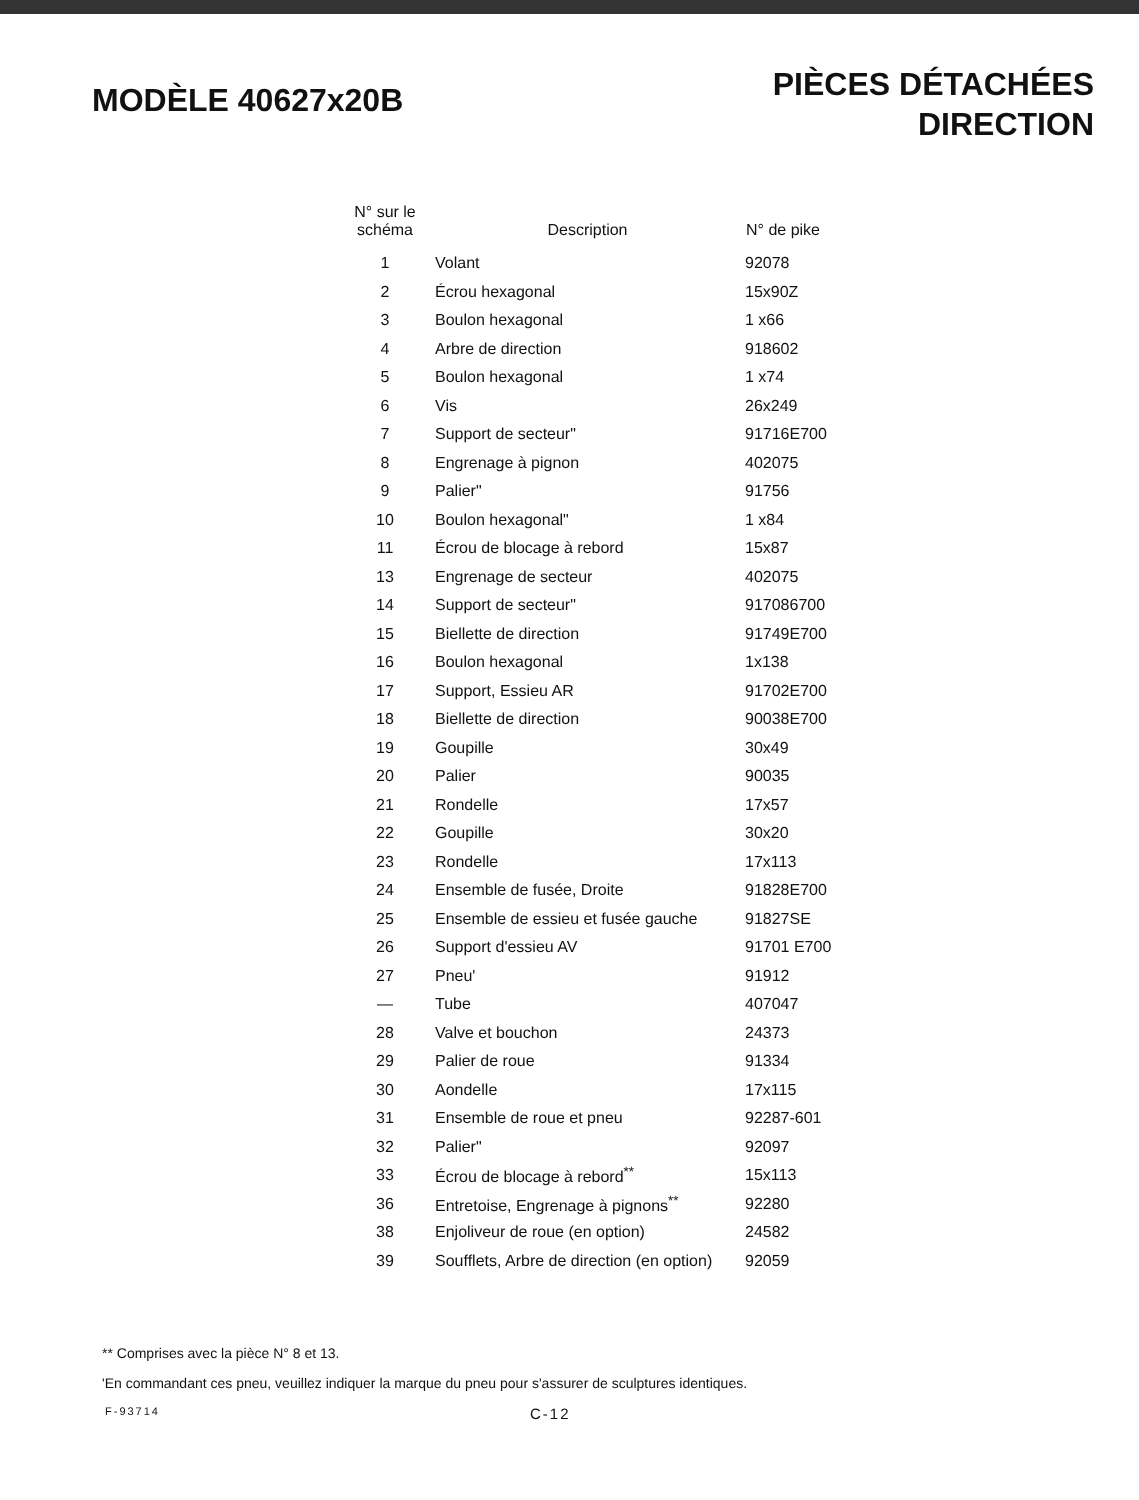MODÈLE 40627x20B
PIÈCES DÉTACHÉES
DIRECTION
| N° sur le schéma | Description | N° de pike |
| --- | --- | --- |
| 1 | Volant | 92078 |
| 2 | Écrou hexagonal | 15x90Z |
| 3 | Boulon hexagonal | 1 x66 |
| 4 | Arbre de direction | 918602 |
| 5 | Boulon hexagonal | 1 x74 |
| 6 | Vis | 26x249 |
| 7 | Support de secteur" | 91716E700 |
| 8 | Engrenage à pignon | 402075 |
| 9 | Palier" | 91756 |
| 10 | Boulon hexagonal" | 1 x84 |
| 11 | Écrou de blocage à rebord | 15x87 |
| 13 | Engrenage de secteur | 402075 |
| 14 | Support de secteur" | 917086700 |
| 15 | Biellette de direction | 91749E700 |
| 16 | Boulon hexagonal | 1x138 |
| 17 | Support, Essieu AR | 91702E700 |
| 18 | Biellette de direction | 90038E700 |
| 19 | Goupille | 30x49 |
| 20 | Palier | 90035 |
| 21 | Rondelle | 17x57 |
| 22 | Goupille | 30x20 |
| 23 | Rondelle | 17x113 |
| 24 | Ensemble de fusée, Droite | 91828E700 |
| 25 | Ensemble de essieu et fusée gauche | 91827SE |
| 26 | Support d'essieu AV | 91701 E700 |
| 27 | Pneu' | 91912 |
| — | Tube | 407047 |
| 28 | Valve et bouchon | 24373 |
| 29 | Palier de roue | 91334 |
| 30 | Aondelle | 17x115 |
| 31 | Ensemble de roue et pneu | 92287-601 |
| 32 | Palier" | 92097 |
| 33 | Écrou de blocage à rebord<sup>**</sup> | 15x113 |
| 36 | Entretoise, Engrenage à pignons<sup>**</sup> | 92280 |
| 38 | Enjoliveur de roue (en option) | 24582 |
| 39 | Soufflets, Arbre de direction (en option) | 92059 |
** Comprises avec la pièce N° 8 et 13.
'En commandant ces pneu, veuillez indiquer la marque du pneu pour s'assurer de sculptures identiques.
F-93714 C-12